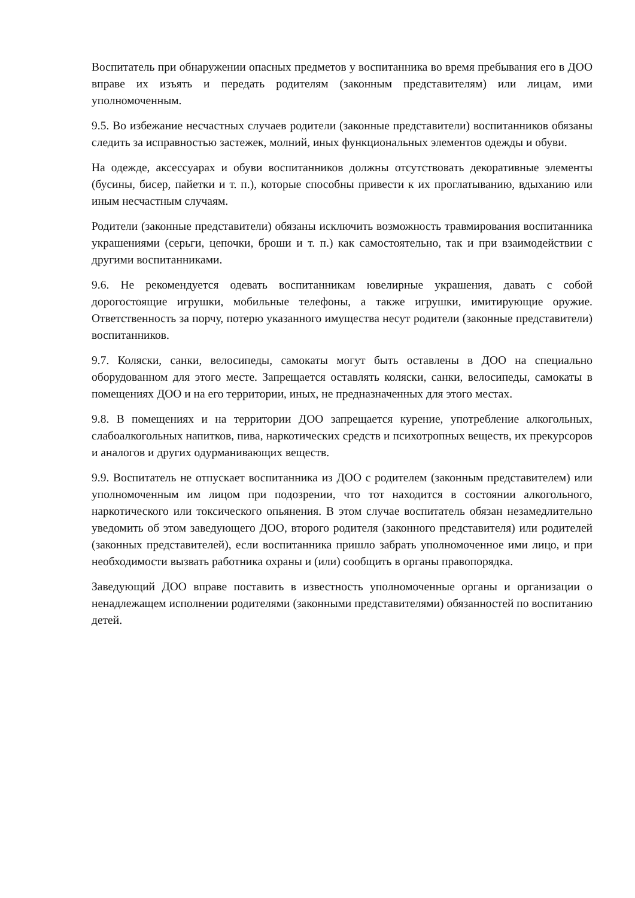Воспитатель при обнаружении опасных предметов у воспитанника во время пребывания его в ДОО вправе их изъять и передать родителям (законным представителям) или лицам, ими уполномоченным.
9.5. Во избежание несчастных случаев родители (законные представители) воспитанников обязаны следить за исправностью застежек, молний, иных функциональных элементов одежды и обуви.
На одежде, аксессуарах и обуви воспитанников должны отсутствовать декоративные элементы (бусины, бисер, пайетки и т. п.), которые способны привести к их проглатыванию, вдыханию или иным несчастным случаям.
Родители (законные представители) обязаны исключить возможность травмирования воспитанника украшениями (серьги, цепочки, броши и т. п.) как самостоятельно, так и при взаимодействии с другими воспитанниками.
9.6. Не рекомендуется одевать воспитанникам ювелирные украшения, давать с собой дорогостоящие игрушки, мобильные телефоны, а также игрушки, имитирующие оружие. Ответственность за порчу, потерю указанного имущества несут родители (законные представители) воспитанников.
9.7. Коляски, санки, велосипеды, самокаты могут быть оставлены в ДОО на специально оборудованном для этого месте. Запрещается оставлять коляски, санки, велосипеды, самокаты в помещениях ДОО и на его территории, иных, не предназначенных для этого местах.
9.8. В помещениях и на территории ДОО запрещается курение, употребление алкогольных, слабоалкогольных напитков, пива, наркотических средств и психотропных веществ, их прекурсоров и аналогов и других одурманивающих веществ.
9.9. Воспитатель не отпускает воспитанника из ДОО с родителем (законным представителем) или уполномоченным им лицом при подозрении, что тот находится в состоянии алкогольного, наркотического или токсического опьянения. В этом случае воспитатель обязан незамедлительно уведомить об этом заведующего ДОО, второго родителя (законного представителя) или родителей (законных представителей), если воспитанника пришло забрать уполномоченное ими лицо, и при необходимости вызвать работника охраны и (или) сообщить в органы правопорядка.
Заведующий ДОО вправе поставить в известность уполномоченные органы и организации о ненадлежащем исполнении родителями (законными представителями) обязанностей по воспитанию детей.